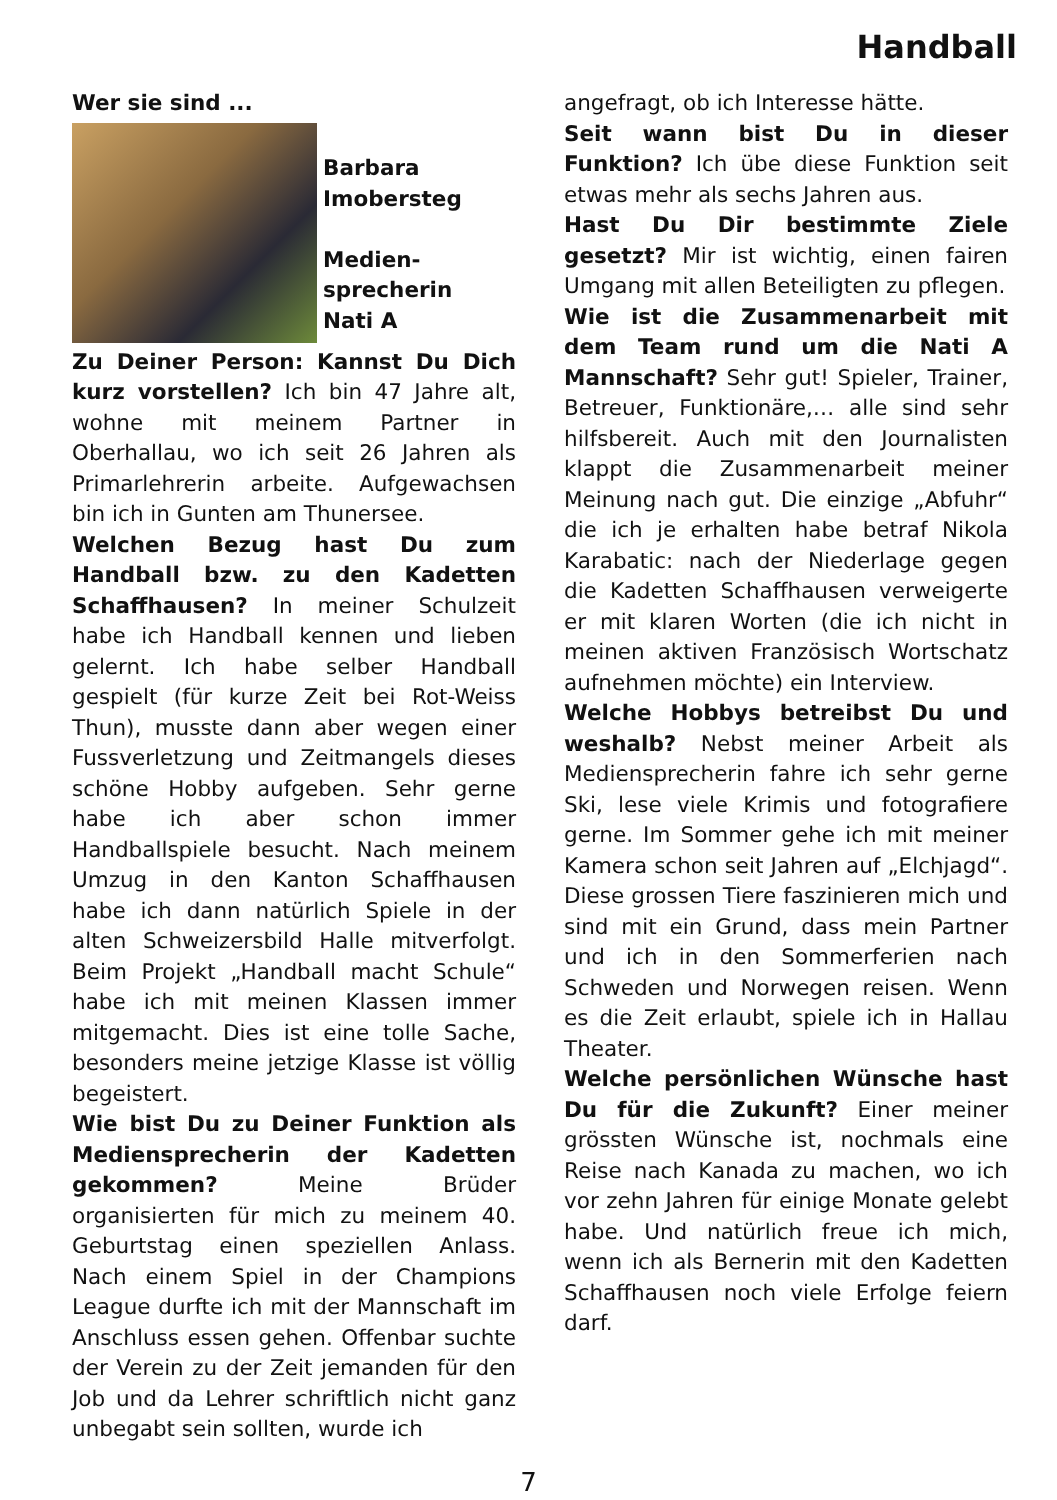Handball
Wer sie sind ...
Barbara
Imobersteg
Medien-
sprecherin
Nati A
Zu Deiner Person: Kannst Du Dich kurz vorstellen? Ich bin 47 Jahre alt, wohne mit meinem Partner in Oberhallau, wo ich seit 26 Jahren als Primarlehrerin arbeite. Aufgewachsen bin ich in Gunten am Thunersee.
Welchen Bezug hast Du zum Handball bzw. zu den Kadetten Schaffhausen? In meiner Schulzeit habe ich Handball kennen und lieben gelernt. Ich habe selber Handball gespielt (für kurze Zeit bei Rot-Weiss Thun), musste dann aber wegen einer Fussverletzung und Zeitmangels dieses schöne Hobby aufgeben. Sehr gerne habe ich aber schon immer Handballspiele besucht. Nach meinem Umzug in den Kanton Schaffhausen habe ich dann natürlich Spiele in der alten Schweizersbild Halle mitverfolgt. Beim Projekt „Handball macht Schule“ habe ich mit meinen Klassen immer mitgemacht. Dies ist eine tolle Sache, besonders meine jetzige Klasse ist völlig begeistert.
Wie bist Du zu Deiner Funktion als Mediensprecherin der Kadetten gekommen? Meine Brüder organisierten für mich zu meinem 40. Geburtstag einen speziellen Anlass. Nach einem Spiel in der Champions League durfte ich mit der Mannschaft im Anschluss essen gehen. Offenbar suchte der Verein zu der Zeit jemanden für den Job und da Lehrer schriftlich nicht ganz unbegabt sein sollten, wurde ich
angefragt, ob ich Interesse hätte.
Seit wann bist Du in dieser Funktion? Ich übe diese Funktion seit etwas mehr als sechs Jahren aus.
Hast Du Dir bestimmte Ziele gesetzt? Mir ist wichtig, einen fairen Umgang mit allen Beteiligten zu pflegen.
Wie ist die Zusammenarbeit mit dem Team rund um die Nati A Mannschaft? Sehr gut! Spieler, Trainer, Betreuer, Funktionäre,… alle sind sehr hilfsbereit. Auch mit den Journalisten klappt die Zusammenarbeit meiner Meinung nach gut. Die einzige „Abfuhr“ die ich je erhalten habe betraf Nikola Karabatic: nach der Niederlage gegen die Kadetten Schaffhausen verweigerte er mit klaren Worten (die ich nicht in meinen aktiven Französisch Wortschatz aufnehmen möchte) ein Interview.
Welche Hobbys betreibst Du und weshalb? Nebst meiner Arbeit als Mediensprecherin fahre ich sehr gerne Ski, lese viele Krimis und fotografiere gerne. Im Sommer gehe ich mit meiner Kamera schon seit Jahren auf „Elchjagd“. Diese grossen Tiere faszinieren mich und sind mit ein Grund, dass mein Partner und ich in den Sommerferien nach Schweden und Norwegen reisen. Wenn es die Zeit erlaubt, spiele ich in Hallau Theater.
Welche persönlichen Wünsche hast Du für die Zukunft? Einer meiner grössten Wünsche ist, nochmals eine Reise nach Kanada zu machen, wo ich vor zehn Jahren für einige Monate gelebt habe. Und natürlich freue ich mich, wenn ich als Bernerin mit den Kadetten Schaffhausen noch viele Erfolge feiern darf.
7